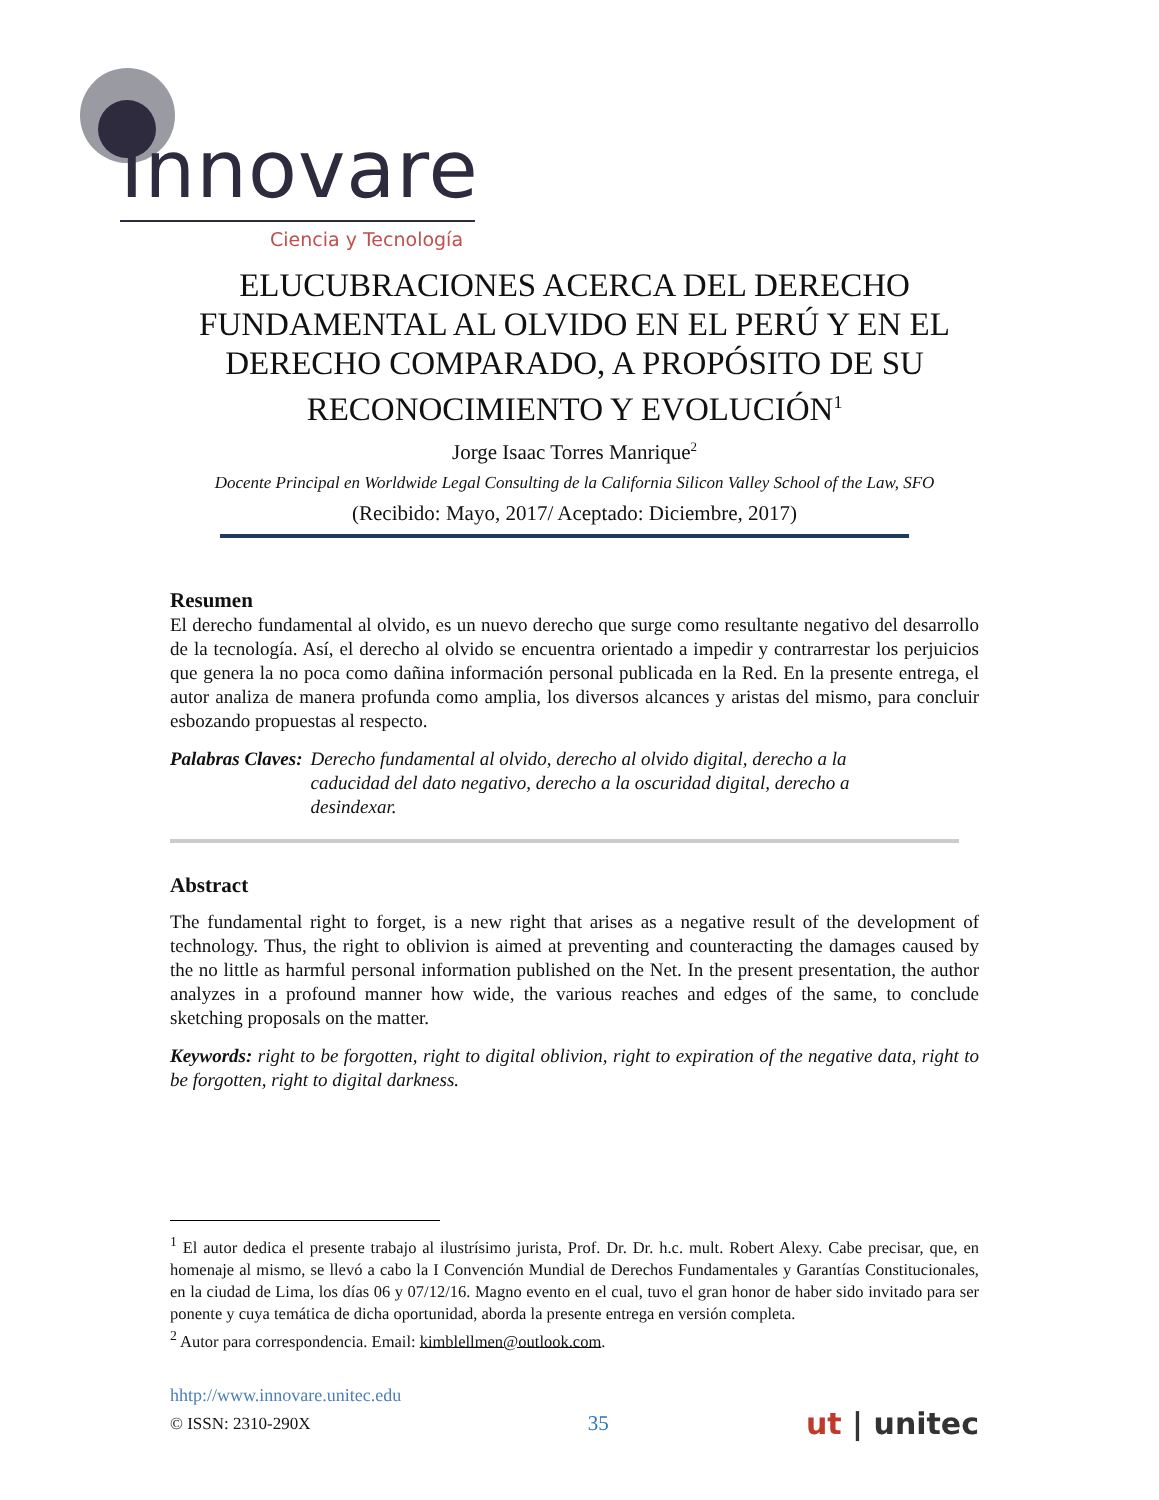Innovare
Ciencia y Tecnología
ELUCUBRACIONES ACERCA DEL DERECHO FUNDAMENTAL AL OLVIDO EN EL PERÚ Y EN EL DERECHO COMPARADO, A PROPÓSITO DE SU RECONOCIMIENTO Y EVOLUCIÓN<sup>1</sup>
Jorge Isaac Torres Manrique<sup>2</sup>
Docente Principal en Worldwide Legal Consulting de la California Silicon Valley School of the Law, SFO
(Recibido: Mayo, 2017/ Aceptado: Diciembre, 2017)
Resumen
El derecho fundamental al olvido, es un nuevo derecho que surge como resultante negativo del desarrollo de la tecnología. Así, el derecho al olvido se encuentra orientado a impedir y contrarrestar los perjuicios que genera la no poca como dañina información personal publicada en la Red. En la presente entrega, el autor analiza de manera profunda como amplia, los diversos alcances y aristas del mismo, para concluir esbozando propuestas al respecto.
Palabras Claves: Derecho fundamental al olvido, derecho al olvido digital, derecho a la caducidad del dato negativo, derecho a la oscuridad digital, derecho a desindexar.
Abstract
The fundamental right to forget, is a new right that arises as a negative result of the development of technology. Thus, the right to oblivion is aimed at preventing and counteracting the damages caused by the no little as harmful personal information published on the Net. In the present presentation, the author analyzes in a profound manner how wide, the various reaches and edges of the same, to conclude sketching proposals on the matter.
Keywords: right to be forgotten, right to digital oblivion, right to expiration of the negative data, right to be forgotten, right to digital darkness.
<sup>1</sup> El autor dedica el presente trabajo al ilustrísimo jurista, Prof. Dr. Dr. h.c. mult. Robert Alexy. Cabe precisar, que, en homenaje al mismo, se llevó a cabo la I Convención Mundial de Derechos Fundamentales y Garantías Constitucionales, en la ciudad de Lima, los días 06 y 07/12/16. Magno evento en el cual, tuvo el gran honor de haber sido invitado para ser ponente y cuya temática de dicha oportunidad, aborda la presente entrega en versión completa.
<sup>2</sup> Autor para correspondencia. Email: kimblellmen@outlook.com.
hhtp://www.innovare.unitec.edu
© ISSN: 2310-290X 35 ut | unitec